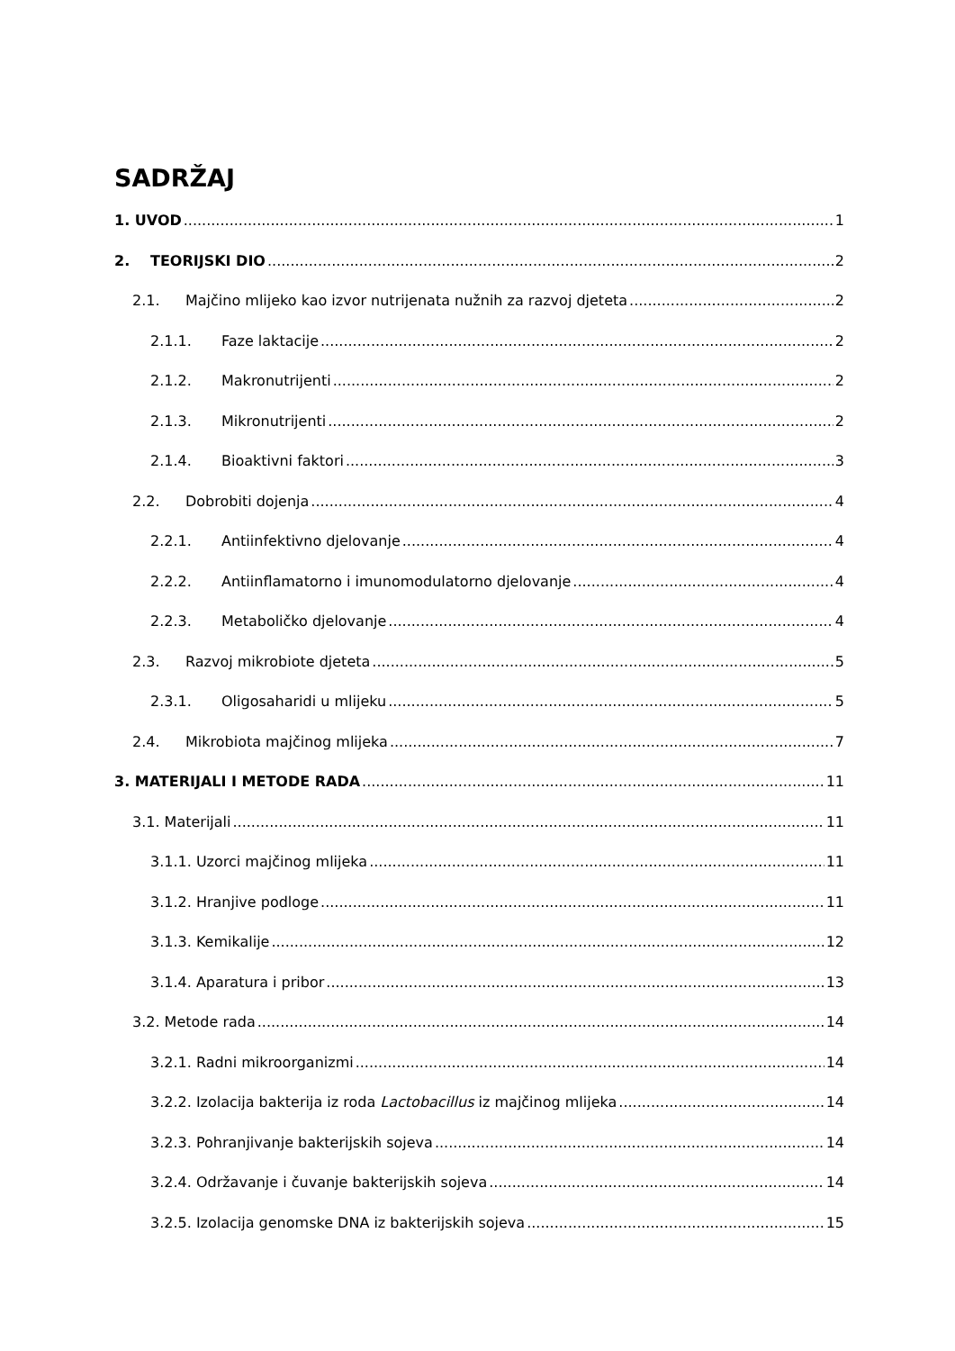SADRŽAJ
1. UVOD 1
2. TEORIJSKI DIO 2
2.1. Majčino mlijeko kao izvor nutrijenata nužnih za razvoj djeteta 2
2.1.1. Faze laktacije 2
2.1.2. Makronutrijenti 2
2.1.3. Mikronutrijenti 2
2.1.4. Bioaktivni faktori 3
2.2. Dobrobiti dojenja 4
2.2.1. Antiinfektivno djelovanje 4
2.2.2. Antiinflamatorno i imunomodulatorno djelovanje 4
2.2.3. Metaboličko djelovanje 4
2.3. Razvoj mikrobiote djeteta 5
2.3.1. Oligosaharidi u mlijeku 5
2.4. Mikrobiota majčinog mlijeka 7
3. MATERIJALI I METODE RADA 11
3.1. Materijali 11
3.1.1. Uzorci majčinog mlijeka 11
3.1.2. Hranjive podloge 11
3.1.3. Kemikalije 12
3.1.4. Aparatura i pribor 13
3.2. Metode rada 14
3.2.1. Radni mikroorganizmi 14
3.2.2. Izolacija bakterija iz roda Lactobacillus iz majčinog mlijeka 14
3.2.3. Pohranjivanje bakterijskih sojeva 14
3.2.4. Održavanje i čuvanje bakterijskih sojeva 14
3.2.5. Izolacija genomske DNA iz bakterijskih sojeva 15